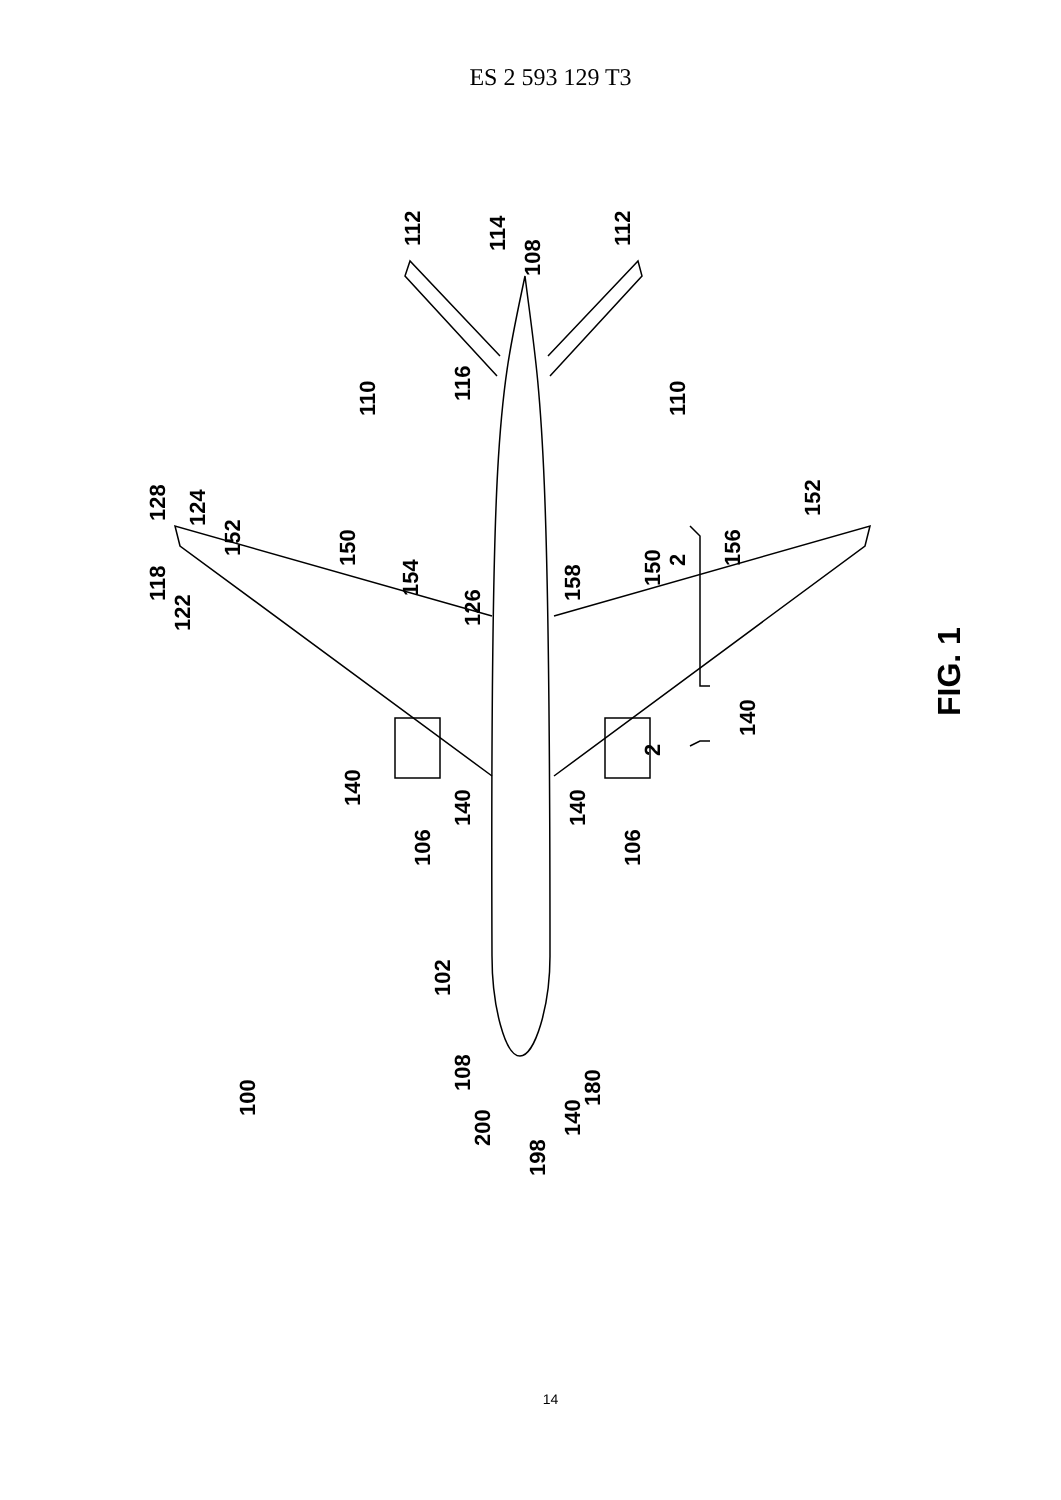ES 2 593 129 T3
110
112
114
108
112
110
116
128
124
152
118
122
150
154
126
158
150
2
156
152
140
140
106
140
106
2
140
102
100
108
200
198
140
180
FIG. 1
14